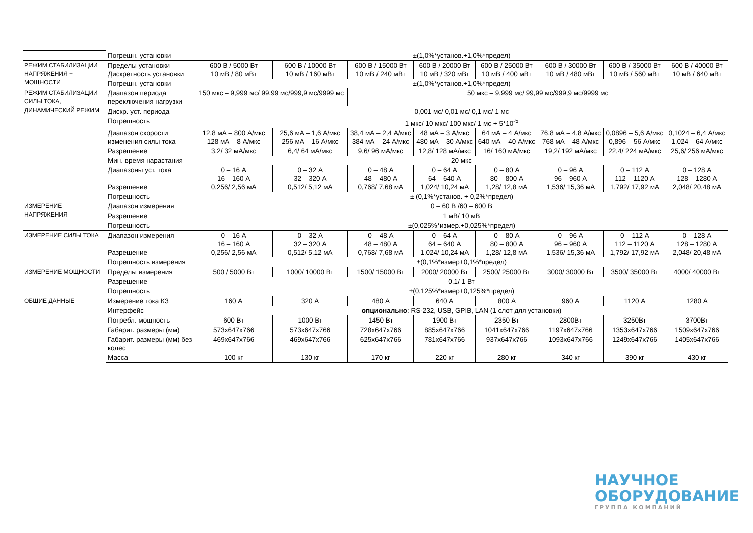| | Погрешн. установки | ±(1,0%*установ.+1,0%*предел) | | | | | | | |
| РЕЖИМ СТАБИЛИЗАЦИИ НАПРЯЖЕНИЯ + МОЩНОСТИ | Пределы установки Дискретность установки | 600 В / 5000 Вт 10 мВ / 80 мВт | 600 В / 10000 Вт 10 мВ / 160 мВт | 600 В / 15000 Вт 10 мВ / 240 мВт | 600 В / 20000 Вт 10 мВ / 320 мВт | 600 В / 25000 Вт 10 мВ / 400 мВт | 600 В / 30000 Вт 10 мВ / 480 мВт | 600 В / 35000 Вт 10 мВ / 560 мВт | 600 В / 40000 Вт 10 мВ / 640 мВт |
| | Погрешн. установки | ±(1,0%*установ.+1,0%*предел) | | | | | | | |
| РЕЖИМ СТАБИЛИЗАЦИИ СИЛЫ ТОКА, ДИНАМИЧЕСКИЙ РЕЖИМ | Диапазон периода переключения нагрузки | 150 мкс – 9,999 мс/ 99,99 мс/999,9 мс/9999 мс | | 50 мкс – 9,999 мс/ 99,99 мс/999,9 мс/9999 мс | | | | | |
| | Дискр. уст. периода | 0,001 мс/ 0,01 мс/ 0,1 мс/ 1 мс | | | | | | | |
| | Погрешность | 1 мкс/ 10 мкс/ 100 мкс/ 1 мс + 5*10<sup>-5</sup> | | | | | | | |
| | Диапазон скорости изменения силы тока | 12,8 мА – 800 А/мкс 128 мА – 8 А/мкс | 25,6 мА – 1,6 А/мкс 256 мА – 16 А/мкс | 38,4 мА – 2,4 А/мкс 384 мА – 24 А/мкс | 48 мА – 3 А/мкс 480 мА – 30 А/мкс | 64 мА – 4 А/мкс 640 мА – 40 А/мкс | 76,8 мА – 4,8 А/мкс 768 мА – 48 А/мкс | 0,0896 – 5,6 А/мкс 0,896 – 56 А/мкс | 0,1024 – 6,4 А/мкс 1,024 – 64 А/мкс |
| | Разрешение | 3,2/ 32 мА/мкс | 6,4/ 64 мА/мкс | 9,6/ 96 мА/мкс | 12,8/ 128 мА/мкс | 16/ 160 мА/мкс | 19,2/ 192 мА/мкс | 22,4/ 224 мА/мкс | 25,6/ 256 мА/мкс |
| | Мин. время нарастания | 20 мкс | | | | | | | |
| | Диапазоны уст. тока Разрешение | 0 – 16 А 16 – 160 А 0,256/ 2,56 мА | 0 – 32 А 32 – 320 А 0,512/ 5,12 мА | 0 – 48 А 48 – 480 А 0,768/ 7,68 мА | 0 – 64 А 64 – 640 А 1,024/ 10,24 мА | 0 – 80 А 80 – 800 А 1,28/ 12,8 мА | 0 – 96 А 96 – 960 А 1,536/ 15,36 мА | 0 – 112 А 112 – 1120 А 1,792/ 17,92 мА | 0 – 128 А 128 – 1280 А 2,048/ 20,48 мА |
| | Погрешность | ± (0,1%*установ. + 0,2%*предел) | | | | | | | |
| ИЗМЕРЕНИЕ НАПРЯЖЕНИЯ | Диапазон измерения | 0 – 60 В /60 – 600 В | | | | | | | |
| | Разрешение | 1 мВ/ 10 мВ | | | | | | | |
| | Погрешность | ±(0,025%*измер.+0,025%*предел) | | | | | | | |
| ИЗМЕРЕНИЕ СИЛЫ ТОКА | Диапазон измерения Разрешение | 0 – 16 А 16 – 160 А 0,256/ 2,56 мА | 0 – 32 А 32 – 320 А 0,512/ 5,12 мА | 0 – 48 А 48 – 480 А 0,768/ 7,68 мА | 0 – 64 А 64 – 640 А 1,024/ 10,24 мА | 0 – 80 А 80 – 800 А 1,28/ 12,8 мА | 0 – 96 А 96 – 960 А 1,536/ 15,36 мА | 0 – 112 А 112 – 1120 А 1,792/ 17,92 мА | 0 – 128 А 128 – 1280 А 2,048/ 20,48 мА |
| | Погрешность измерения | ±(0,1%*измер+0,1%*предел) | | | | | | | |
| ИЗМЕРЕНИЕ МОЩНОСТИ | Пределы измерения | 500 / 5000 Вт | 1000/ 10000 Вт | 1500/ 15000 Вт | 2000/ 20000 Вт | 2500/ 25000 Вт | 3000/ 30000 Вт | 3500/ 35000 Вт | 4000/ 40000 Вт |
| | Разрешение | 0,1/ 1 Вт | | | | | | | |
| | Погрешность | ±(0,125%*измер+0,125%*предел) | | | | | | | |
| ОБЩИЕ ДАННЫЕ | Измерение тока КЗ | 160 А | 320 А | 480 А | 640 А | 800 А | 960 А | 1120 А | 1280 А |
| | Интерфейс | опционально : RS-232, USB, GPIB, LAN (1 слот для установки) | | | | | | | |
| | Потребл. мощность | 600 Вт | 1000 Вт | 1450 Вт | 1900 Вт | 2350 Вт | 2800Вт | 3250Вт | 3700Вт |
| | Габарит. размеры (мм) | 573x647x766 | 573x647x766 | 728x647x766 | 885x647x766 | 1041x647x766 | 1197x647x766 | 1353x647x766 | 1509x647x766 |
| | Габарит. размеры (мм) без колес | 469x647x766 | 469x647x766 | 625x647x766 | 781x647x766 | 937x647x766 | 1093x647x766 | 1249x647x766 | 1405x647x766 |
| | Масса | 100 кг | 130 кг | 170 кг | 220 кг | 280 кг | 340 кг | 390 кг | 430 кг |
НАУЧНОЕ
ОБОРУДОВАНИЕ
ГРУППА КОМПАНИЙ